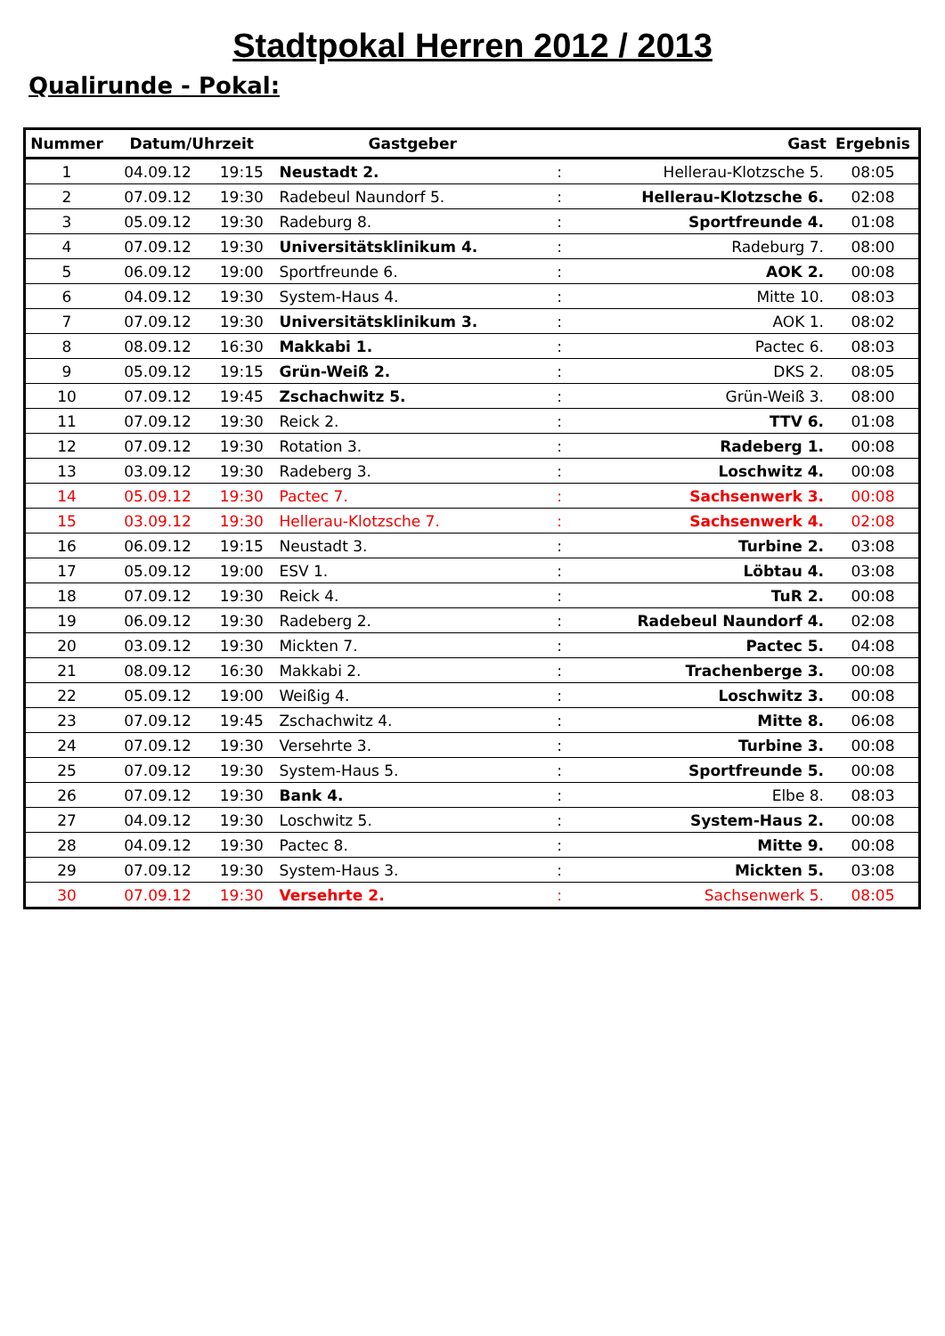Stadtpokal Herren 2012 / 2013
Qualirunde - Pokal:
| Nummer | Datum/Uhrzeit | | Gastgeber | | Gast | Ergebnis |
| --- | --- | --- | --- | --- | --- | --- |
| 1 | 04.09.12 | 19:15 | Neustadt 2. | : | Hellerau-Klotzsche 5. | 08:05 |
| 2 | 07.09.12 | 19:30 | Radebeul Naundorf 5. | : | Hellerau-Klotzsche 6. | 02:08 |
| 3 | 05.09.12 | 19:30 | Radeburg 8. | : | Sportfreunde 4. | 01:08 |
| 4 | 07.09.12 | 19:30 | Universitätsklinikum 4. | : | Radeburg 7. | 08:00 |
| 5 | 06.09.12 | 19:00 | Sportfreunde 6. | : | AOK 2. | 00:08 |
| 6 | 04.09.12 | 19:30 | System-Haus 4. | : | Mitte 10. | 08:03 |
| 7 | 07.09.12 | 19:30 | Universitätsklinikum 3. | : | AOK 1. | 08:02 |
| 8 | 08.09.12 | 16:30 | Makkabi 1. | : | Pactec 6. | 08:03 |
| 9 | 05.09.12 | 19:15 | Grün-Weiß 2. | : | DKS 2. | 08:05 |
| 10 | 07.09.12 | 19:45 | Zschachwitz 5. | : | Grün-Weiß 3. | 08:00 |
| 11 | 07.09.12 | 19:30 | Reick 2. | : | TTV 6. | 01:08 |
| 12 | 07.09.12 | 19:30 | Rotation 3. | : | Radeberg 1. | 00:08 |
| 13 | 03.09.12 | 19:30 | Radeberg 3. | : | Loschwitz 4. | 00:08 |
| 14 | 05.09.12 | 19:30 | Pactec 7. | : | Sachsenwerk 3. | 00:08 |
| 15 | 03.09.12 | 19:30 | Hellerau-Klotzsche 7. | : | Sachsenwerk 4. | 02:08 |
| 16 | 06.09.12 | 19:15 | Neustadt 3. | : | Turbine 2. | 03:08 |
| 17 | 05.09.12 | 19:00 | ESV 1. | : | Löbtau 4. | 03:08 |
| 18 | 07.09.12 | 19:30 | Reick 4. | : | TuR 2. | 00:08 |
| 19 | 06.09.12 | 19:30 | Radeberg 2. | : | Radebeul Naundorf 4. | 02:08 |
| 20 | 03.09.12 | 19:30 | Mickten 7. | : | Pactec 5. | 04:08 |
| 21 | 08.09.12 | 16:30 | Makkabi 2. | : | Trachenberge 3. | 00:08 |
| 22 | 05.09.12 | 19:00 | Weißig 4. | : | Loschwitz 3. | 00:08 |
| 23 | 07.09.12 | 19:45 | Zschachwitz 4. | : | Mitte 8. | 06:08 |
| 24 | 07.09.12 | 19:30 | Versehrte 3. | : | Turbine 3. | 00:08 |
| 25 | 07.09.12 | 19:30 | System-Haus 5. | : | Sportfreunde 5. | 00:08 |
| 26 | 07.09.12 | 19:30 | Bank 4. | : | Elbe 8. | 08:03 |
| 27 | 04.09.12 | 19:30 | Loschwitz 5. | : | System-Haus 2. | 00:08 |
| 28 | 04.09.12 | 19:30 | Pactec 8. | : | Mitte 9. | 00:08 |
| 29 | 07.09.12 | 19:30 | System-Haus 3. | : | Mickten 5. | 03:08 |
| 30 | 07.09.12 | 19:30 | Versehrte 2. | : | Sachsenwerk 5. | 08:05 |